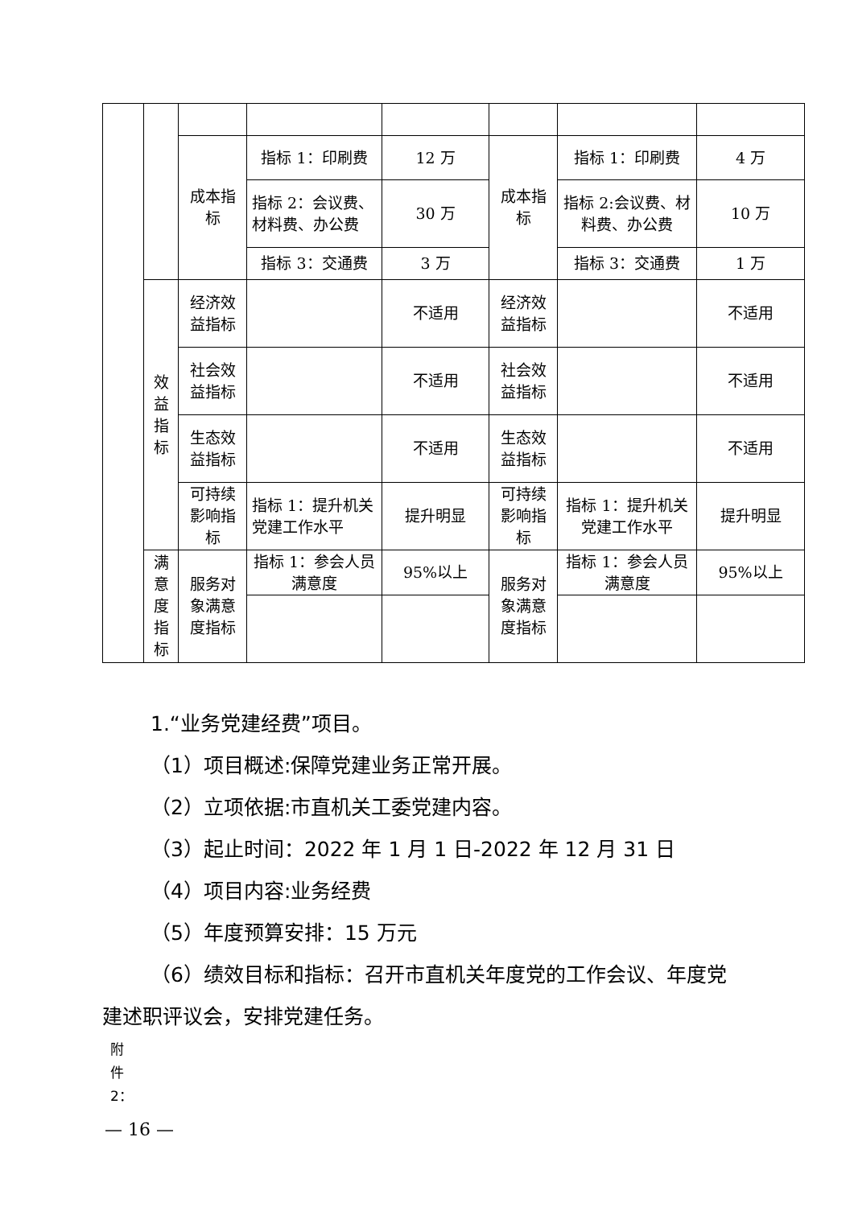| | | 成本指标 | 指标 1：印刷费 | 12 万 | 成本指标 | 指标 1：印刷费 | 4 万 |
| | | | 指标 2：会议费、材料费、办公费 | 30 万 | | 指标 2:会议费、材料费、办公费 | 10 万 |
| | | | 指标 3：交通费 | 3 万 | | 指标 3：交通费 | 1 万 |
| | 效益指标 | 经济效益指标 | | 不适用 | 经济效益指标 | | 不适用 |
| | | 社会效益指标 | | 不适用 | 社会效益指标 | | 不适用 |
| | | 生态效益指标 | | 不适用 | 生态效益指标 | | 不适用 |
| | | 可持续影响指标 | 指标 1：提升机关党建工作水平 | 提升明显 | 可持续影响指标 | 指标 1：提升机关党建工作水平 | 提升明显 |
| | 满意度指标 | 服务对象满意度指标 | 指标 1：参会人员满意度 | 95%以上 | 服务对象满意度指标 | 指标 1：参会人员满意度 | 95%以上 |
1.“业务党建经费”项目。
（1）项目概述:保障党建业务正常开展。
（2）立项依据:市直机关工委党建内容。
（3）起止时间：2022 年 1 月 1 日-2022 年 12 月 31 日
（4）项目内容:业务经费
（5）年度预算安排：15 万元
（6）绩效目标和指标：召开市直机关年度党的工作会议、年度党建述职评议会，安排党建任务。
附
件
2：
— 16 —